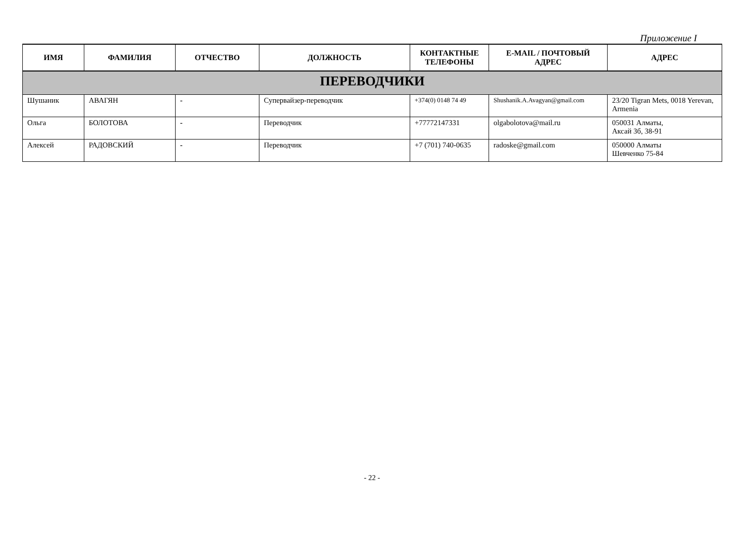Приложение I
| ИМЯ | ФАМИЛИЯ | ОТЧЕСТВО | ДОЛЖНОСТЬ | КОНТАКТНЫЕ ТЕЛЕФОНЫ | E-MAIL / ПОЧТОВЫЙ АДРЕС | АДРЕС |
| --- | --- | --- | --- | --- | --- | --- |
| ПЕРЕВОДЧИКИ | | | | | | |
| Шушаник | АВАГЯН | - | Супервайзер-переводчик | +374(0) 0148 74 49 | Shushanik.A.Avagyan@gmail.com | 23/20 Tigran Mets, 0018 Yerevan, Armenia |
| Ольга | БОЛОТОВА | - | Переводчик | +77772147331 | olgabolotova@mail.ru | 050031 Алматы, Аксай 3б, 38-91 |
| Алексей | РАДОВСКИЙ | - | Переводчик | +7 (701) 740-0635 | radoske@gmail.com | 050000 Алматы Шевченко 75-84 |
- 22 -